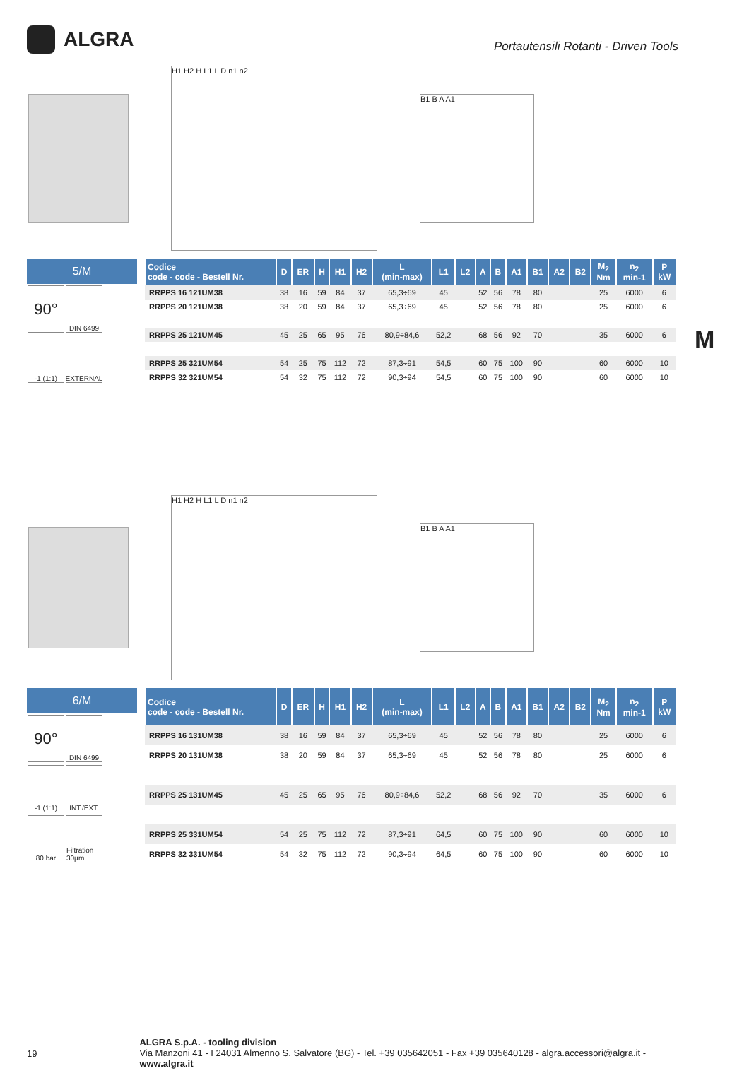ALGRA
Portautensili Rotanti - Driven Tools
M
H1 H2 H L1 L D n1 n2
B1 B A A1
5/M
90°
DIN 6499
-1 (1:1)
EXTERNAL
| Codice code - code - Bestell Nr. | D | ER | H | H1 | H2 | L (min-max) | L1 | L2 | A | B | A1 | B1 | A2 | B2 | M<sub>2</sub> Nm | n<sub>2</sub> min-1 | P kW |
| --- | --- | --- | --- | --- | --- | --- | --- | --- | --- | --- | --- | --- | --- | --- | --- | --- | --- |
| RRPPS 16 121UM38 | 38 | 16 | 59 | 84 | 37 | 65,3÷69 | 45 | | 52 | 56 | 78 | 80 | | | 25 | 6000 | 6 |
| RRPPS 20 121UM38 | 38 | 20 | 59 | 84 | 37 | 65,3÷69 | 45 | | 52 | 56 | 78 | 80 | | | 25 | 6000 | 6 |
| RRPPS 25 121UM45 | 45 | 25 | 65 | 95 | 76 | 80,9÷84,6 | 52,2 | | 68 | 56 | 92 | 70 | | | 35 | 6000 | 6 |
| RRPPS 25 321UM54 | 54 | 25 | 75 | 112 | 72 | 87,3÷91 | 54,5 | | 60 | 75 | 100 | 90 | | | 60 | 6000 | 10 |
| RRPPS 32 321UM54 | 54 | 32 | 75 | 112 | 72 | 90,3÷94 | 54,5 | | 60 | 75 | 100 | 90 | | | 60 | 6000 | 10 |
H1 H2 H L1 L D n1 n2
B1 B A A1
6/M
90°
DIN 6499
-1 (1:1)
INT./EXT.
80 bar
Filtration 30µm
| Codice code - code - Bestell Nr. | D | ER | H | H1 | H2 | L (min-max) | L1 | L2 | A | B | A1 | B1 | A2 | B2 | M<sub>2</sub> Nm | n<sub>2</sub> min-1 | P kW |
| --- | --- | --- | --- | --- | --- | --- | --- | --- | --- | --- | --- | --- | --- | --- | --- | --- | --- |
| RRPPS 16 131UM38 | 38 | 16 | 59 | 84 | 37 | 65,3÷69 | 45 | | 52 | 56 | 78 | 80 | | | 25 | 6000 | 6 |
| RRPPS 20 131UM38 | 38 | 20 | 59 | 84 | 37 | 65,3÷69 | 45 | | 52 | 56 | 78 | 80 | | | 25 | 6000 | 6 |
| RRPPS 25 131UM45 | 45 | 25 | 65 | 95 | 76 | 80,9÷84,6 | 52,2 | | 68 | 56 | 92 | 70 | | | 35 | 6000 | 6 |
| RRPPS 25 331UM54 | 54 | 25 | 75 | 112 | 72 | 87,3÷91 | 64,5 | | 60 | 75 | 100 | 90 | | | 60 | 6000 | 10 |
| RRPPS 32 331UM54 | 54 | 32 | 75 | 112 | 72 | 90,3÷94 | 64,5 | | 60 | 75 | 100 | 90 | | | 60 | 6000 | 10 |
19
ALGRA S.p.A. - tooling division
Via Manzoni 41 - I 24031 Almenno S. Salvatore (BG) - Tel. +39 035642051 - Fax +39 035640128 - algra.accessori@algra.it - www.algra.it